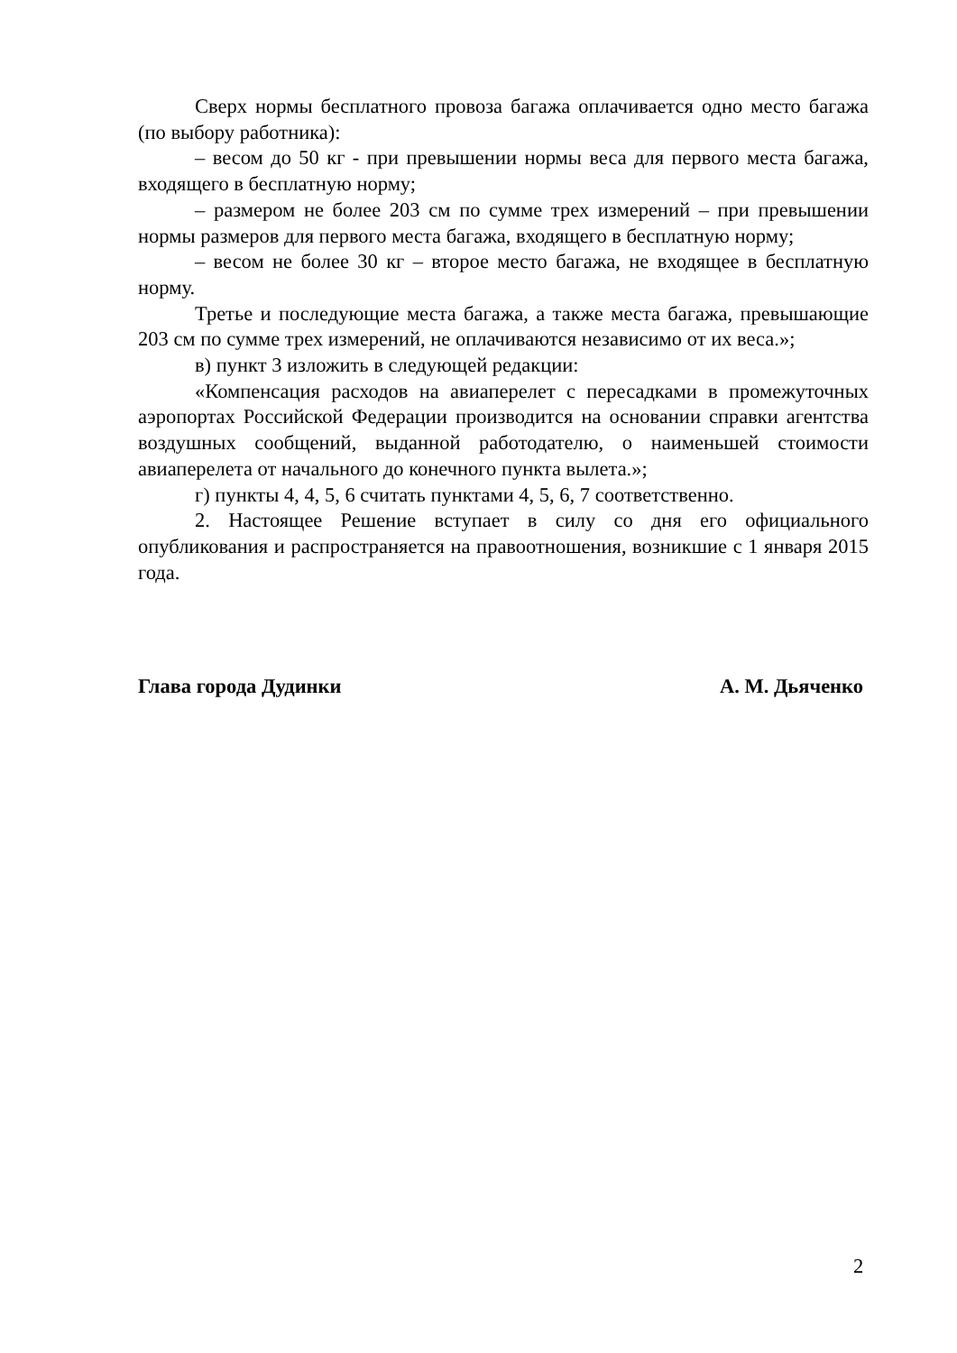Сверх нормы бесплатного провоза багажа оплачивается одно место багажа (по выбору работника):
– весом до 50 кг - при превышении нормы веса для первого места багажа, входящего в бесплатную норму;
– размером не более 203 см по сумме трех измерений – при превышении нормы размеров для первого места багажа, входящего в бесплатную норму;
– весом не более 30 кг – второе место багажа, не входящее в бесплатную норму.
Третье и последующие места багажа, а также места багажа, превышающие 203 см по сумме трех измерений, не оплачиваются независимо от их веса.»;
в) пункт 3 изложить в следующей редакции:
«Компенсация расходов на авиаперелет с пересадками в промежуточных аэропортах Российской Федерации производится на основании справки агентства воздушных сообщений, выданной работодателю, о наименьшей стоимости авиаперелета от начального до конечного пункта вылета.»;
г) пункты 4, 4, 5, 6 считать пунктами 4, 5, 6, 7 соответственно.
2. Настоящее Решение вступает в силу со дня его официального опубликования и распространяется на правоотношения, возникшие с 1 января 2015 года.
Глава города Дудинки А. М. Дьяченко
2